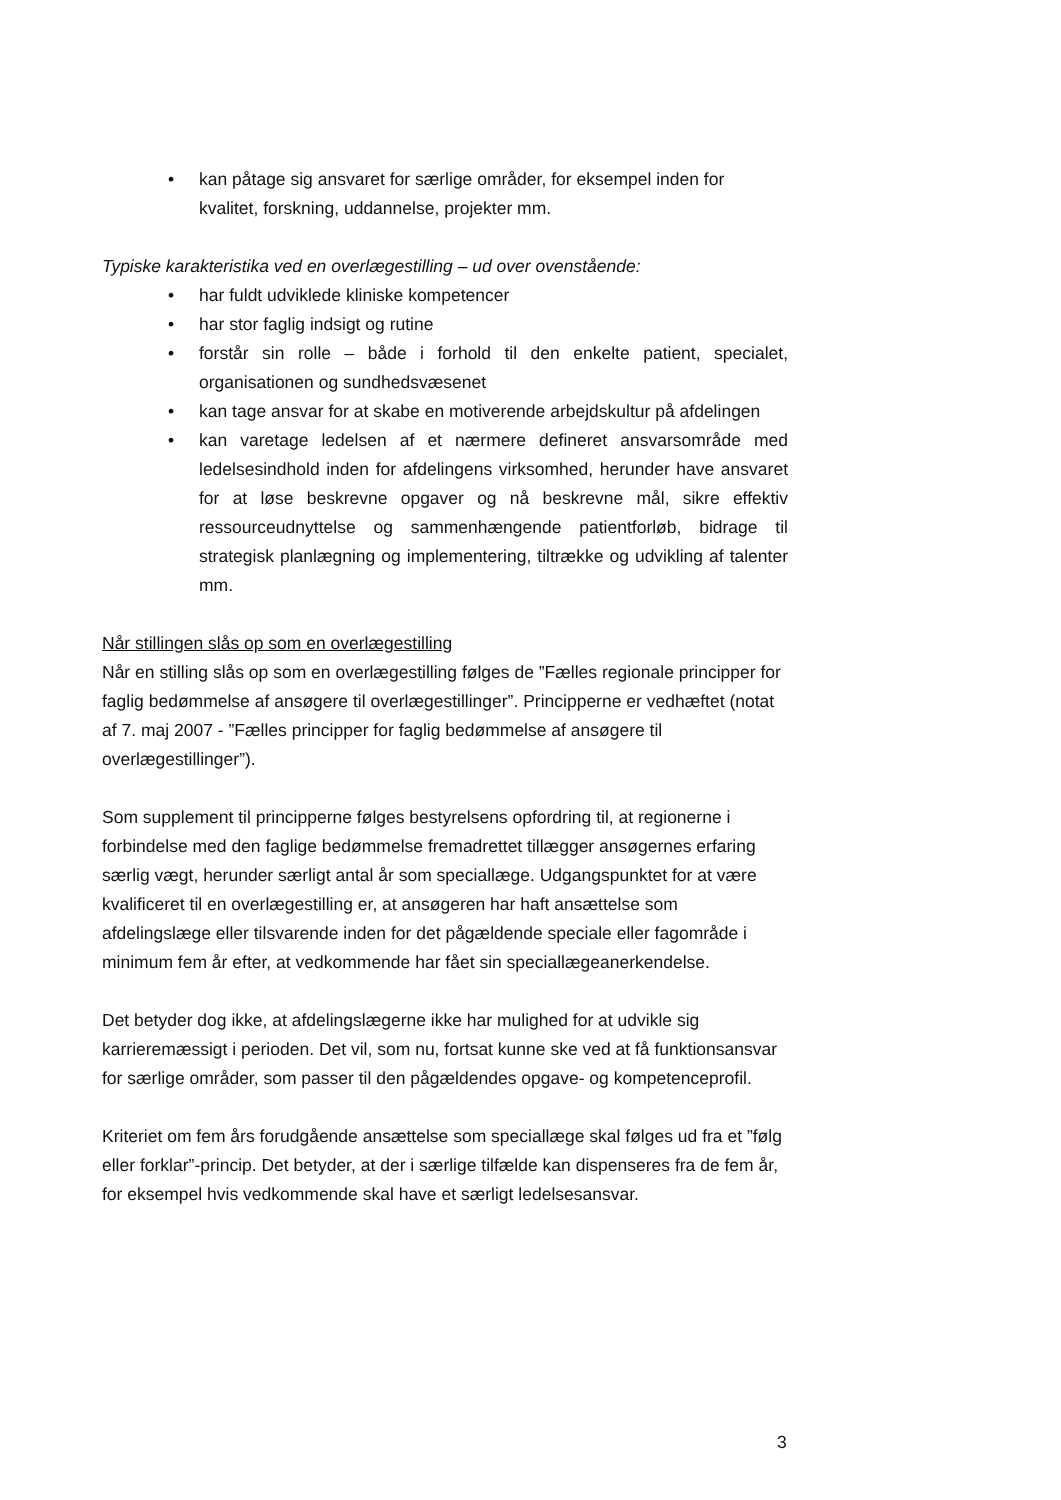• kan påtage sig ansvaret for særlige områder, for eksempel inden for kvalitet, forskning, uddannelse, projekter mm.
Typiske karakteristika ved en overlægestilling – ud over ovenstående:
• har fuldt udviklede kliniske kompetencer
• har stor faglig indsigt og rutine
• forstår sin rolle – både i forhold til den enkelte patient, specialet, organisationen og sundhedsvæsenet
• kan tage ansvar for at skabe en motiverende arbejdskultur på afdelingen
• kan varetage ledelsen af et nærmere defineret ansvarsområde med ledelsesindhold inden for afdelingens virksomhed, herunder have ansvaret for at løse beskrevne opgaver og nå beskrevne mål, sikre effektiv ressourceudnyttelse og sammenhængende patientforløb, bidrage til strategisk planlægning og implementering, tiltrække og udvikling af talenter mm.
Når stillingen slås op som en overlægestilling
Når en stilling slås op som en overlægestilling følges de ”Fælles regionale principper for faglig bedømmelse af ansøgere til overlægestillinger”. Principperne er vedhæftet (notat af 7. maj 2007 - ”Fælles principper for faglig bedømmelse af ansøgere til overlægestillinger”).
Som supplement til principperne følges bestyrelsens opfordring til, at regionerne i forbindelse med den faglige bedømmelse fremadrettet tillægger ansøgernes erfaring særlig vægt, herunder særligt antal år som speciallæge. Udgangspunktet for at være kvalificeret til en overlægestilling er, at ansøgeren har haft ansættelse som afdelingslæge eller tilsvarende inden for det pågældende speciale eller fagområde i minimum fem år efter, at vedkommende har fået sin speciallægeanerkendelse.
Det betyder dog ikke, at afdelingslægerne ikke har mulighed for at udvikle sig karrieremæssigt i perioden. Det vil, som nu, fortsat kunne ske ved at få funktionsansvar for særlige områder, som passer til den pågældendes opgave- og kompetenceprofil.
Kriteriet om fem års forudgående ansættelse som speciallæge skal følges ud fra et ”følg eller forklar”-princip. Det betyder, at der i særlige tilfælde kan dispenseres fra de fem år, for eksempel hvis vedkommende skal have et særligt ledelsesansvar.
3